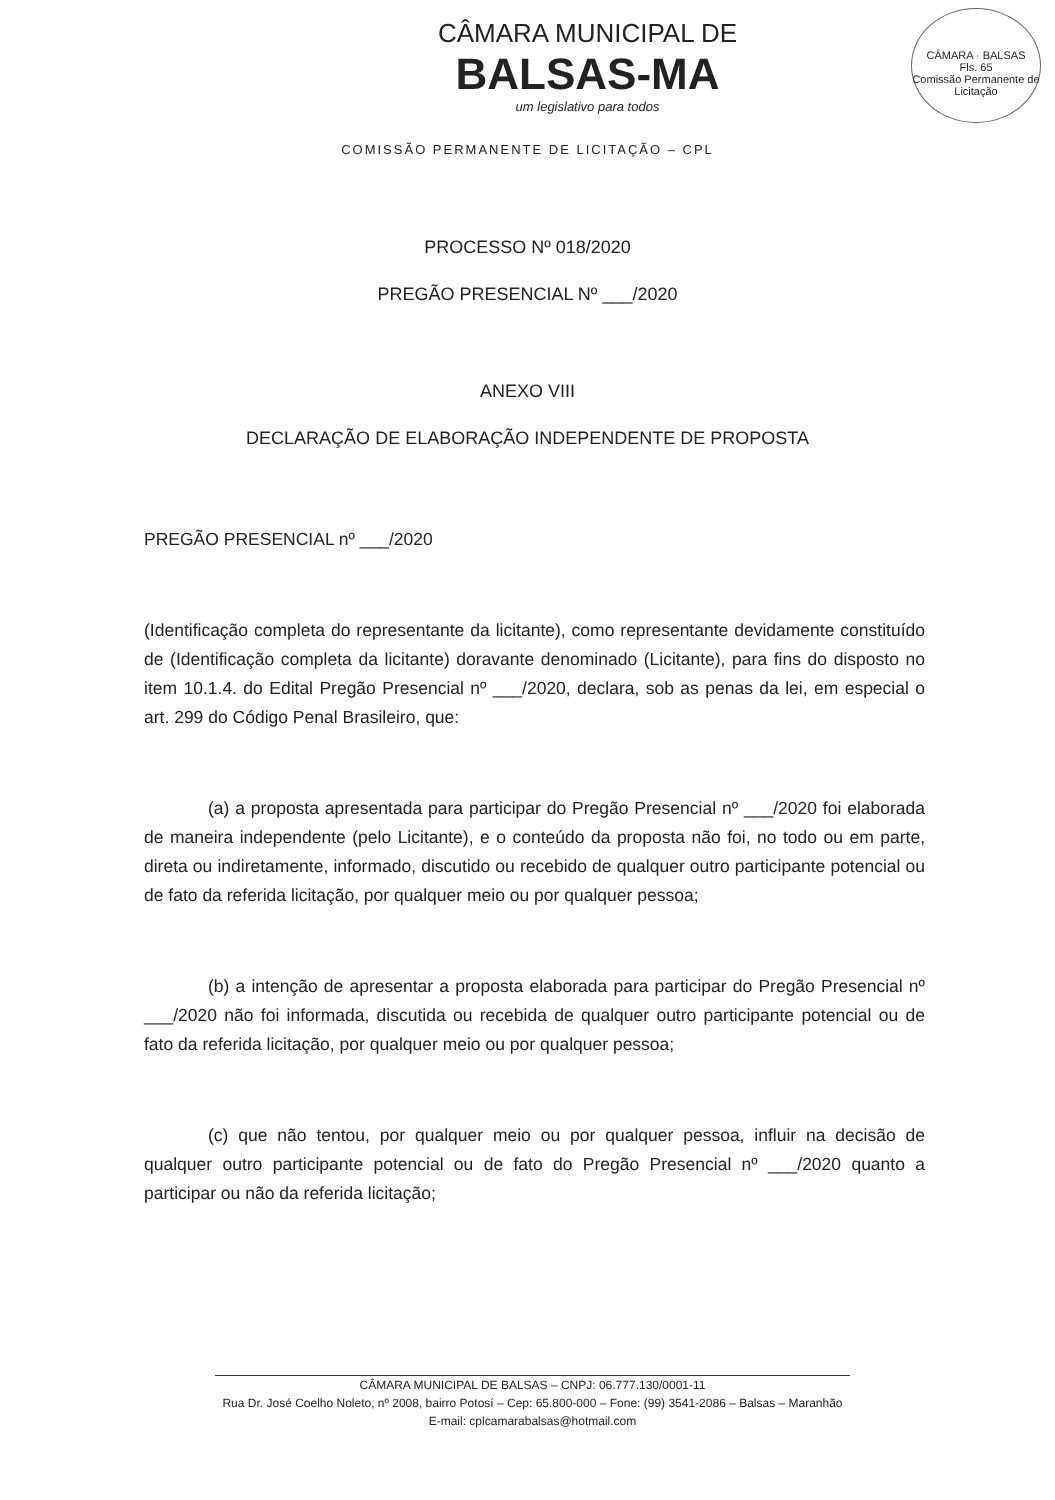CÂMARA MUNICIPAL DE
BALSAS-MA
um legislativo para todos
COMISSÃO PERMANENTE DE LICITAÇÃO – CPL
CÂMARA · BALSAS
Fls. 65
Comissão Permanente de Licitação
PROCESSO Nº 018/2020
PREGÃO PRESENCIAL Nº ___/2020
ANEXO VIII
DECLARAÇÃO DE ELABORAÇÃO INDEPENDENTE DE PROPOSTA
PREGÃO PRESENCIAL nº ___/2020
(Identificação completa do representante da licitante), como representante devidamente constituído de (Identificação completa da licitante) doravante denominado (Licitante), para fins do disposto no item 10.1.4. do Edital Pregão Presencial nº ___/2020, declara, sob as penas da lei, em especial o art. 299 do Código Penal Brasileiro, que:
(a) a proposta apresentada para participar do Pregão Presencial nº ___/2020 foi elaborada de maneira independente (pelo Licitante), e o conteúdo da proposta não foi, no todo ou em parte, direta ou indiretamente, informado, discutido ou recebido de qualquer outro participante potencial ou de fato da referida licitação, por qualquer meio ou por qualquer pessoa;
(b) a intenção de apresentar a proposta elaborada para participar do Pregão Presencial nº ___/2020 não foi informada, discutida ou recebida de qualquer outro participante potencial ou de fato da referida licitação, por qualquer meio ou por qualquer pessoa;
(c) que não tentou, por qualquer meio ou por qualquer pessoa, influir na decisão de qualquer outro participante potencial ou de fato do Pregão Presencial nº ___/2020 quanto a participar ou não da referida licitação;
CÂMARA MUNICIPAL DE BALSAS – CNPJ: 06.777.130/0001-11
Rua Dr. José Coelho Noleto, nº 2008, bairro Potosí – Cep: 65.800-000 – Fone: (99) 3541-2086 – Balsas – Maranhão
E-mail: cplcamarabalsas@hotmail.com